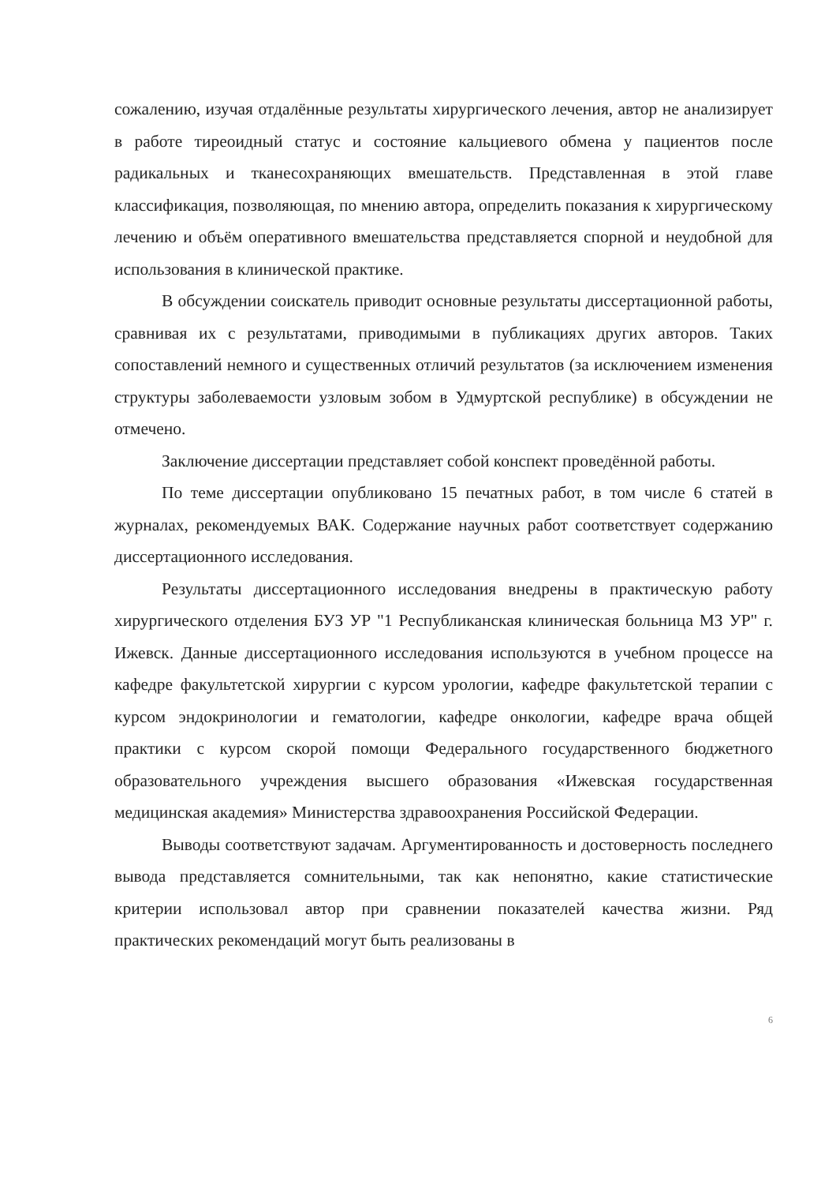сожалению, изучая отдалённые результаты хирургического лечения, автор не анализирует в работе тиреоидный статус и состояние кальциевого обмена у пациентов после радикальных и тканесохраняющих вмешательств. Представленная в этой главе классификация, позволяющая, по мнению автора, определить показания к хирургическому лечению и объём оперативного вмешательства представляется спорной и неудобной для использования в клинической практике.
В обсуждении соискатель приводит основные результаты диссертационной работы, сравнивая их с результатами, приводимыми в публикациях других авторов. Таких сопоставлений немного и существенных отличий результатов (за исключением изменения структуры заболеваемости узловым зобом в Удмуртской республике) в обсуждении не отмечено.
Заключение диссертации представляет собой конспект проведённой работы.
По теме диссертации опубликовано 15 печатных работ, в том числе 6 статей в журналах, рекомендуемых ВАК. Содержание научных работ соответствует содержанию диссертационного исследования.
Результаты диссертационного исследования внедрены в практическую работу хирургического отделения БУЗ УР "1 Республиканская клиническая больница МЗ УР" г. Ижевск. Данные диссертационного исследования используются в учебном процессе на кафедре факультетской хирургии с курсом урологии, кафедре факультетской терапии с курсом эндокринологии и гематологии, кафедре онкологии, кафедре врача общей практики с курсом скорой помощи Федерального государственного бюджетного образовательного учреждения высшего образования «Ижевская государственная медицинская академия» Министерства здравоохранения Российской Федерации.
Выводы соответствуют задачам. Аргументированность и достоверность последнего вывода представляется сомнительными, так как непонятно, какие статистические критерии использовал автор при сравнении показателей качества жизни. Ряд практических рекомендаций могут быть реализованы в
6